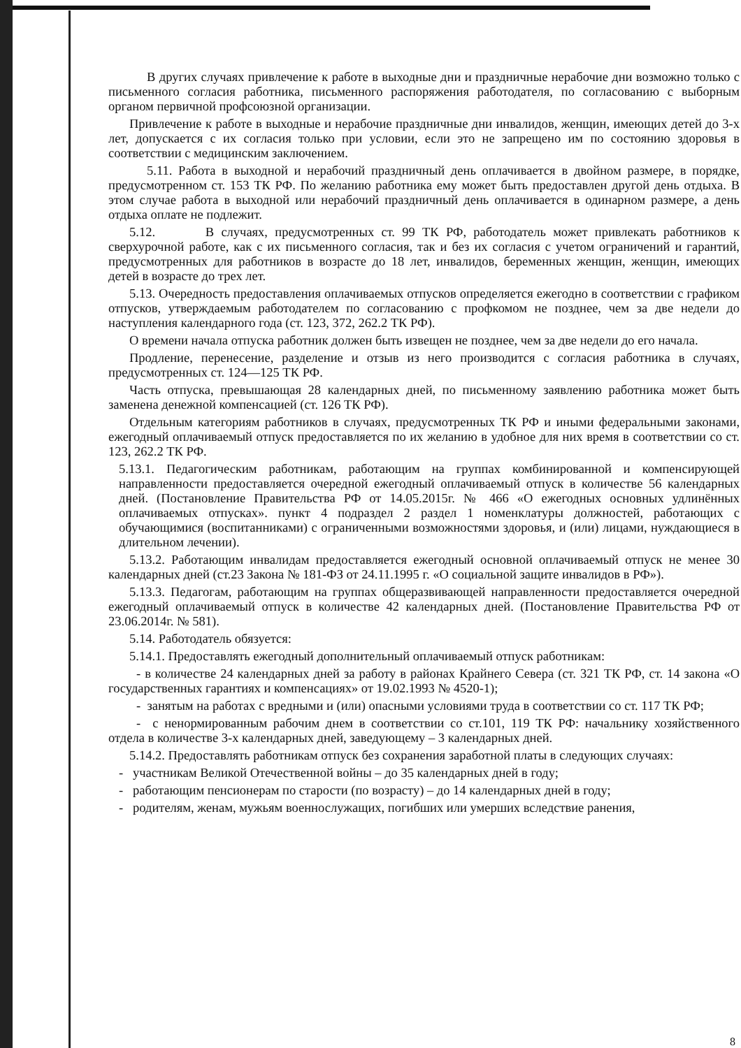В других случаях привлечение к работе в выходные дни и праздничные нерабочие дни возможно только с письменного согласия работника, письменного распоряжения работодателя, по согласованию с выборным органом первичной профсоюзной организации.
Привлечение к работе в выходные и нерабочие праздничные дни инвалидов, женщин, имеющих детей до 3-х лет, допускается с их согласия только при условии, если это не запрещено им по состоянию здоровья в соответствии с медицинским заключением.
5.11. Работа в выходной и нерабочий праздничный день оплачивается в двойном размере, в порядке, предусмотренном ст. 153 ТК РФ. По желанию работника ему может быть предоставлен другой день отдыха. В этом случае работа в выходной или нерабочий праздничный день оплачивается в одинарном размере, а день отдыха оплате не подлежит.
5.12. В случаях, предусмотренных ст. 99 ТК РФ, работодатель может привлекать работников к сверхурочной работе, как с их письменного согласия, так и без их согласия с учетом ограничений и гарантий, предусмотренных для работников в возрасте до 18 лет, инвалидов, беременных женщин, женщин, имеющих детей в возрасте до трех лет.
5.13. Очередность предоставления оплачиваемых отпусков определяется ежегодно в соответствии с графиком отпусков, утверждаемым работодателем по согласованию с профкомом не позднее, чем за две недели до наступления календарного года (ст. 123, 372, 262.2 ТК РФ).
О времени начала отпуска работник должен быть извещен не позднее, чем за две недели до его начала.
Продление, перенесение, разделение и отзыв из него производится с согласия работника в случаях, предусмотренных ст. 124—125 ТК РФ.
Часть отпуска, превышающая 28 календарных дней, по письменному заявлению работника может быть заменена денежной компенсацией (ст. 126 ТК РФ).
Отдельным категориям работников в случаях, предусмотренных ТК РФ и иными федеральными законами, ежегодный оплачиваемый отпуск предоставляется по их желанию в удобное для них время в соответствии со ст. 123, 262.2 ТК РФ.
5.13.1. Педагогическим работникам, работающим на группах комбинированной и компенсирующей направленности предоставляется очередной ежегодный оплачиваемый отпуск в количестве 56 календарных дней. (Постановление Правительства РФ от 14.05.2015г. № 466 «О ежегодных основных удлинённых оплачиваемых отпусках». пункт 4 подраздел 2 раздел 1 номенклатуры должностей, работающих с обучающимися (воспитанниками) с ограниченными возможностями здоровья, и (или) лицами, нуждающиеся в длительном лечении).
5.13.2. Работающим инвалидам предоставляется ежегодный основной оплачиваемый отпуск не менее 30 календарных дней (ст.23 Закона № 181-ФЗ от 24.11.1995 г. «О социальной защите инвалидов в РФ»).
5.13.3. Педагогам, работающим на группах общеразвивающей направленности предоставляется очередной ежегодный оплачиваемый отпуск в количестве 42 календарных дней. (Постановление Правительства РФ от 23.06.2014г. № 581).
5.14. Работодатель обязуется:
5.14.1. Предоставлять ежегодный дополнительный оплачиваемый отпуск работникам:
- в количестве 24 календарных дней за работу в районах Крайнего Севера (ст. 321 ТК РФ, ст. 14 закона «О государственных гарантиях и компенсациях» от 19.02.1993 № 4520-1);
- занятым на работах с вредными и (или) опасными условиями труда в соответствии со ст. 117 ТК РФ;
- с ненормированным рабочим днем в соответствии со ст.101, 119 ТК РФ: начальнику хозяйственного отдела в количестве 3-х календарных дней, заведующему – 3 календарных дней.
5.14.2. Предоставлять работникам отпуск без сохранения заработной платы в следующих случаях:
- участникам Великой Отечественной войны – до 35 календарных дней в году;
- работающим пенсионерам по старости (по возрасту) – до 14 календарных дней в году;
- родителям, женам, мужьям военнослужащих, погибших или умерших вследствие ранения,
8